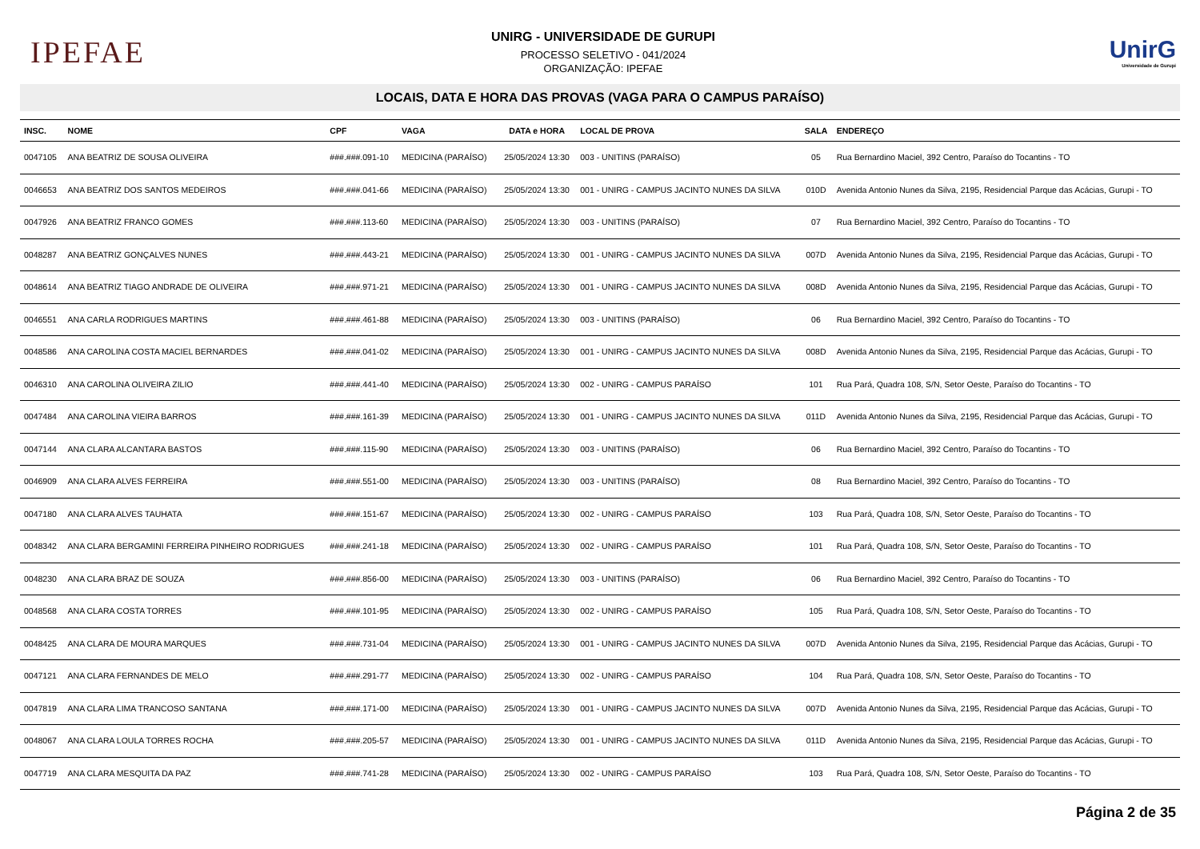IPEFAE
UNIRG - UNIVERSIDADE DE GURUPI
PROCESSO SELETIVO - 041/2024
ORGANIZAÇÃO: IPEFAE
UnirG
Universidade de Gurupi
LOCAIS, DATA E HORA DAS PROVAS (VAGA PARA O CAMPUS PARAÍSO)
| INSC. | NOME | CPF | VAGA | DATA e HORA | LOCAL DE PROVA | SALA | ENDEREÇO |
| --- | --- | --- | --- | --- | --- | --- | --- |
| 0047105 | ANA BEATRIZ DE SOUSA OLIVEIRA | ###.###.091-10 | MEDICINA (PARAÍSO) | 25/05/2024 13:30 | 003 - UNITINS (PARAÍSO) | 05 | Rua Bernardino Maciel, 392 Centro, Paraíso do Tocantins - TO |
| 0046653 | ANA BEATRIZ DOS SANTOS MEDEIROS | ###.###.041-66 | MEDICINA (PARAÍSO) | 25/05/2024 13:30 | 001 - UNIRG - CAMPUS JACINTO NUNES DA SILVA | 010D | Avenida Antonio Nunes da Silva, 2195, Residencial Parque das Acácias, Gurupi - TO |
| 0047926 | ANA BEATRIZ FRANCO GOMES | ###.###.113-60 | MEDICINA (PARAÍSO) | 25/05/2024 13:30 | 003 - UNITINS (PARAÍSO) | 07 | Rua Bernardino Maciel, 392 Centro, Paraíso do Tocantins - TO |
| 0048287 | ANA BEATRIZ GONÇALVES NUNES | ###.###.443-21 | MEDICINA (PARAÍSO) | 25/05/2024 13:30 | 001 - UNIRG - CAMPUS JACINTO NUNES DA SILVA | 007D | Avenida Antonio Nunes da Silva, 2195, Residencial Parque das Acácias, Gurupi - TO |
| 0048614 | ANA BEATRIZ TIAGO ANDRADE DE OLIVEIRA | ###.###.971-21 | MEDICINA (PARAÍSO) | 25/05/2024 13:30 | 001 - UNIRG - CAMPUS JACINTO NUNES DA SILVA | 008D | Avenida Antonio Nunes da Silva, 2195, Residencial Parque das Acácias, Gurupi - TO |
| 0046551 | ANA CARLA RODRIGUES MARTINS | ###.###.461-88 | MEDICINA (PARAÍSO) | 25/05/2024 13:30 | 003 - UNITINS (PARAÍSO) | 06 | Rua Bernardino Maciel, 392 Centro, Paraíso do Tocantins - TO |
| 0048586 | ANA CAROLINA COSTA MACIEL BERNARDES | ###.###.041-02 | MEDICINA (PARAÍSO) | 25/05/2024 13:30 | 001 - UNIRG - CAMPUS JACINTO NUNES DA SILVA | 008D | Avenida Antonio Nunes da Silva, 2195, Residencial Parque das Acácias, Gurupi - TO |
| 0046310 | ANA CAROLINA OLIVEIRA ZILIO | ###.###.441-40 | MEDICINA (PARAÍSO) | 25/05/2024 13:30 | 002 - UNIRG - CAMPUS PARAÍSO | 101 | Rua Pará, Quadra 108, S/N, Setor Oeste, Paraíso do Tocantins - TO |
| 0047484 | ANA CAROLINA VIEIRA BARROS | ###.###.161-39 | MEDICINA (PARAÍSO) | 25/05/2024 13:30 | 001 - UNIRG - CAMPUS JACINTO NUNES DA SILVA | 011D | Avenida Antonio Nunes da Silva, 2195, Residencial Parque das Acácias, Gurupi - TO |
| 0047144 | ANA CLARA ALCANTARA BASTOS | ###.###.115-90 | MEDICINA (PARAÍSO) | 25/05/2024 13:30 | 003 - UNITINS (PARAÍSO) | 06 | Rua Bernardino Maciel, 392 Centro, Paraíso do Tocantins - TO |
| 0046909 | ANA CLARA ALVES FERREIRA | ###.###.551-00 | MEDICINA (PARAÍSO) | 25/05/2024 13:30 | 003 - UNITINS (PARAÍSO) | 08 | Rua Bernardino Maciel, 392 Centro, Paraíso do Tocantins - TO |
| 0047180 | ANA CLARA ALVES TAUHATA | ###.###.151-67 | MEDICINA (PARAÍSO) | 25/05/2024 13:30 | 002 - UNIRG - CAMPUS PARAÍSO | 103 | Rua Pará, Quadra 108, S/N, Setor Oeste, Paraíso do Tocantins - TO |
| 0048342 | ANA CLARA BERGAMINI FERREIRA PINHEIRO RODRIGUES | ###.###.241-18 | MEDICINA (PARAÍSO) | 25/05/2024 13:30 | 002 - UNIRG - CAMPUS PARAÍSO | 101 | Rua Pará, Quadra 108, S/N, Setor Oeste, Paraíso do Tocantins - TO |
| 0048230 | ANA CLARA BRAZ DE SOUZA | ###.###.856-00 | MEDICINA (PARAÍSO) | 25/05/2024 13:30 | 003 - UNITINS (PARAÍSO) | 06 | Rua Bernardino Maciel, 392 Centro, Paraíso do Tocantins - TO |
| 0048568 | ANA CLARA COSTA TORRES | ###.###.101-95 | MEDICINA (PARAÍSO) | 25/05/2024 13:30 | 002 - UNIRG - CAMPUS PARAÍSO | 105 | Rua Pará, Quadra 108, S/N, Setor Oeste, Paraíso do Tocantins - TO |
| 0048425 | ANA CLARA DE MOURA MARQUES | ###.###.731-04 | MEDICINA (PARAÍSO) | 25/05/2024 13:30 | 001 - UNIRG - CAMPUS JACINTO NUNES DA SILVA | 007D | Avenida Antonio Nunes da Silva, 2195, Residencial Parque das Acácias, Gurupi - TO |
| 0047121 | ANA CLARA FERNANDES DE MELO | ###.###.291-77 | MEDICINA (PARAÍSO) | 25/05/2024 13:30 | 002 - UNIRG - CAMPUS PARAÍSO | 104 | Rua Pará, Quadra 108, S/N, Setor Oeste, Paraíso do Tocantins - TO |
| 0047819 | ANA CLARA LIMA TRANCOSO SANTANA | ###.###.171-00 | MEDICINA (PARAÍSO) | 25/05/2024 13:30 | 001 - UNIRG - CAMPUS JACINTO NUNES DA SILVA | 007D | Avenida Antonio Nunes da Silva, 2195, Residencial Parque das Acácias, Gurupi - TO |
| 0048067 | ANA CLARA LOULA TORRES ROCHA | ###.###.205-57 | MEDICINA (PARAÍSO) | 25/05/2024 13:30 | 001 - UNIRG - CAMPUS JACINTO NUNES DA SILVA | 011D | Avenida Antonio Nunes da Silva, 2195, Residencial Parque das Acácias, Gurupi - TO |
| 0047719 | ANA CLARA MESQUITA DA PAZ | ###.###.741-28 | MEDICINA (PARAÍSO) | 25/05/2024 13:30 | 002 - UNIRG - CAMPUS PARAÍSO | 103 | Rua Pará, Quadra 108, S/N, Setor Oeste, Paraíso do Tocantins - TO |
Página 2 de 35